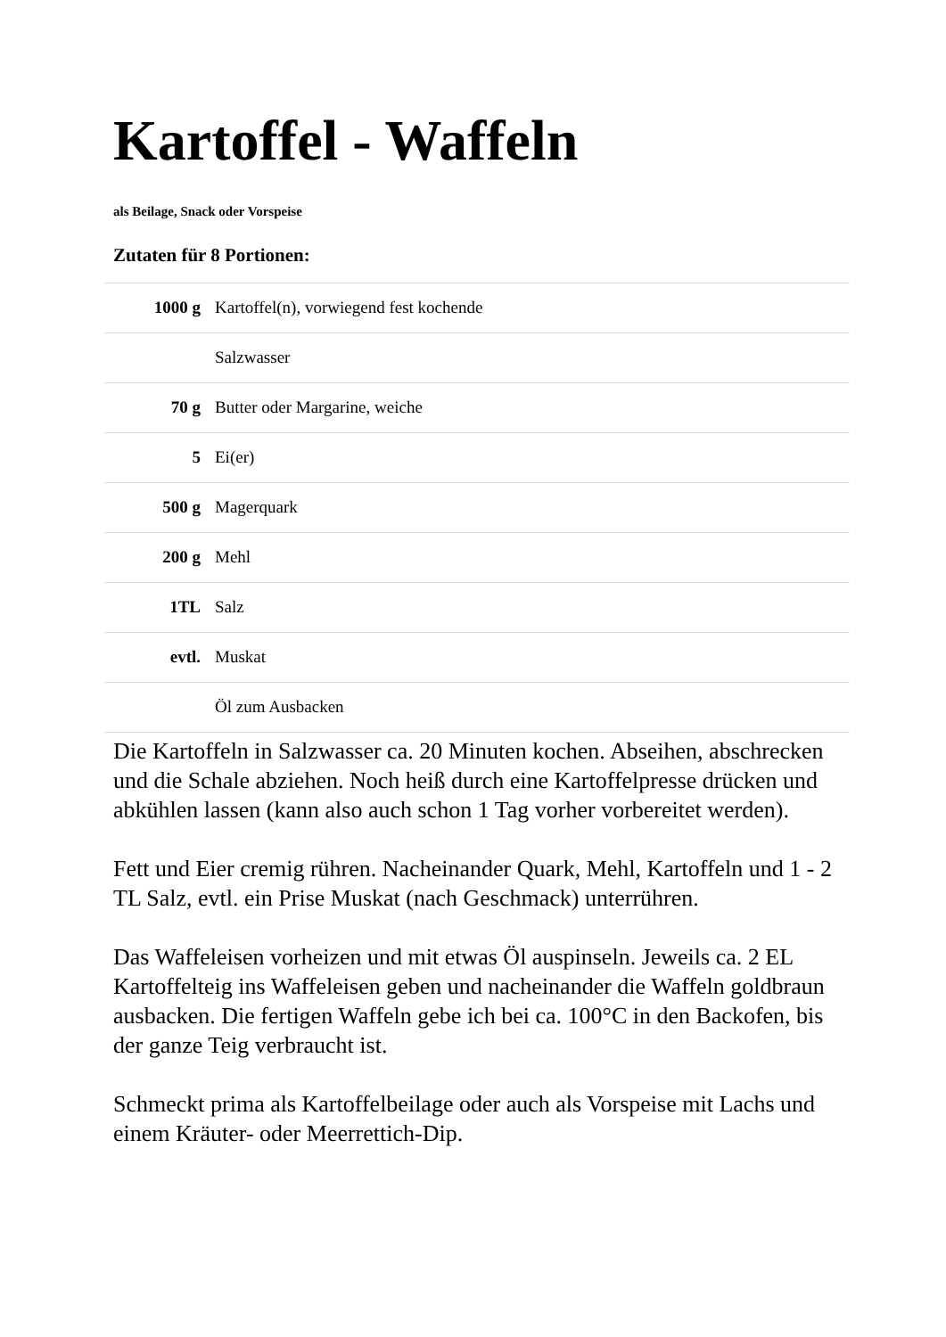Kartoffel - Waffeln
als Beilage, Snack oder Vorspeise
Zutaten für 8 Portionen:
| 1000 g | Kartoffel(n), vorwiegend fest kochende |
| | Salzwasser |
| 70 g | Butter oder Margarine, weiche |
| 5 | Ei(er) |
| 500 g | Magerquark |
| 200 g | Mehl |
| 1TL | Salz |
| evtl. | Muskat |
| | Öl zum Ausbacken |
Die Kartoffeln in Salzwasser ca. 20 Minuten kochen. Abseihen, abschrecken und die Schale abziehen. Noch heiß durch eine Kartoffelpresse drücken und abkühlen lassen (kann also auch schon 1 Tag vorher vorbereitet werden).
Fett und Eier cremig rühren. Nacheinander Quark, Mehl, Kartoffeln und 1 - 2 TL Salz, evtl. ein Prise Muskat (nach Geschmack) unterrühren.
Das Waffeleisen vorheizen und mit etwas Öl auspinseln. Jeweils ca. 2 EL Kartoffelteig ins Waffeleisen geben und nacheinander die Waffeln goldbraun ausbacken. Die fertigen Waffeln gebe ich bei ca. 100°C in den Backofen, bis der ganze Teig verbraucht ist.
Schmeckt prima als Kartoffelbeilage oder auch als Vorspeise mit Lachs und einem Kräuter- oder Meerrettich-Dip.